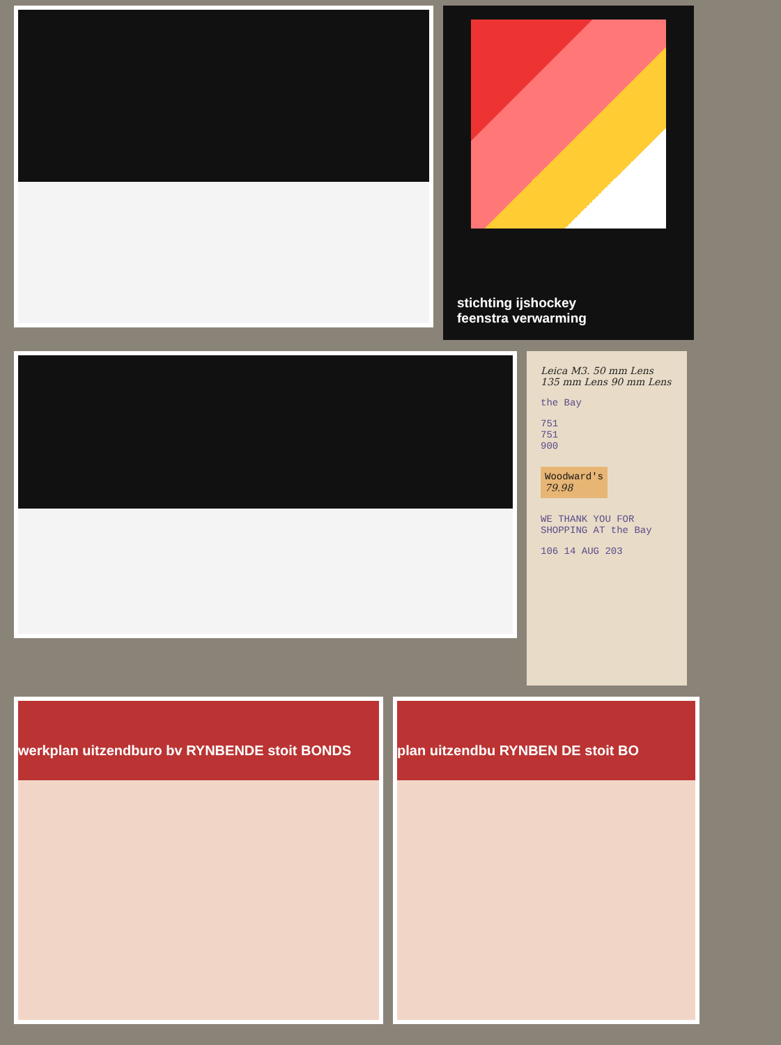stichting ijshockey
feenstra verwarming
Leica M3. 50 mm Lens 135 mm Lens 90 mm Lens
the Bay
751
751
900
Woodward's
79.98
WE THANK YOU FOR SHOPPING AT the Bay
106 14 AUG 203
werkplan uitzendburo bv RYNBENDE stoit BONDS plan uitzendbu RYNBEN DE stoit BO